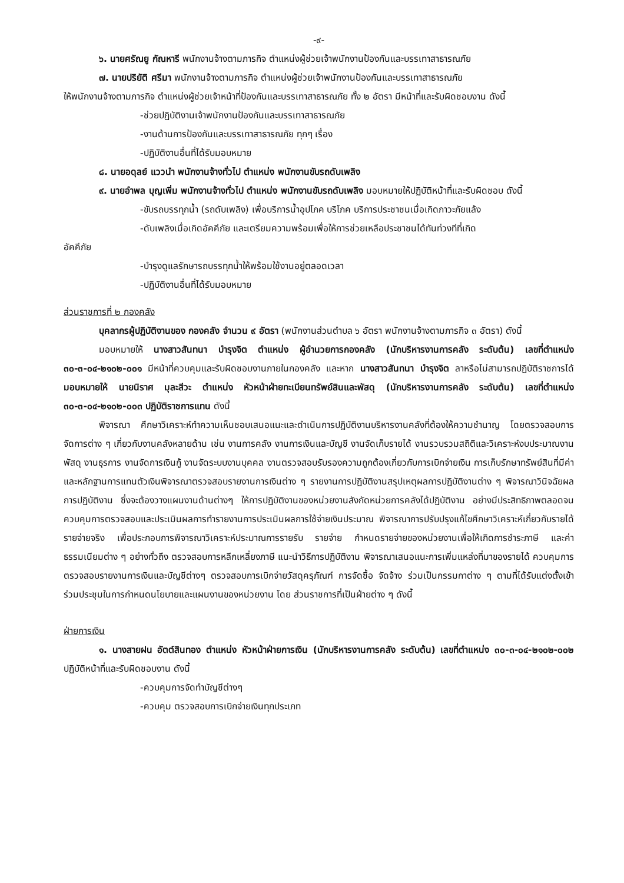-๙-
๖. นายศรัณยู กัณหารี พนักงานจ้างตามภารกิจ ตำแหน่งผู้ช่วยเจ้าพนักงานป้องกันและบรรเทาสาธารณภัย
๗. นายปริยัติ ศรีมา พนักงานจ้างตามภารกิจ ตำแหน่งผู้ช่วยเจ้าพนักงานป้องกันและบรรเทาสาธารณภัย
ให้พนักงานจ้างตามภารกิจ ตำแหน่งผู้ช่วยเจ้าหน้าที่ป้องกันและบรรเทาสาธารณภัย ทั้ง ๒ อัตรา มีหน้าที่และรับผิดชอบงาน ดังนี้
-ช่วยปฏิบัติงานเจ้าพนักงานป้องกันและบรรเทาสาธารณภัย
-งานด้านการป้องกันและบรรเทาสาธารณภัย ทุกๆ เรื่อง
-ปฏิบัติงานอื่นที่ได้รับมอบหมาย
๘. นายอดุลย์ แววนำ พนักงานจ้างทั่วไป ตำแหน่ง พนักงานขับรถดับเพลิง
๙. นายอำพล บุญเพิ่ม พนักงานจ้างทั่วไป ตำแหน่ง พนักงานขับรถดับเพลิง มอบหมายให้ปฏิบัติหน้าที่และรับผิดชอบ ดังนี้
-ขับรถบรรทุกน้ำ (รถดับเพลิง) เพื่อบริการน้ำอุปโภค บริโภค บริการประชาชนเมื่อเกิดภาวะภัยแล้ง
-ดับเพลิงเมื่อเกิดอัคคีภัย และเตรียมความพร้อมเพื่อให้การช่วยเหลือประชาชนได้ทันท่วงทีที่เกิด
อัคคีภัย
-บำรุงดูแลรักษารถบรรทุกน้ำให้พร้อมใช้งานอยู่ตลอดเวลา
-ปฏิบัติงานอื่นที่ได้รับมอบหมาย
ส่วนราชการที่ ๒ กองคลัง
บุคลากรผู้ปฏิบัติงานของ กองคลัง จำนวน ๙ อัตรา (พนักงานส่วนตำบล ๖ อัตรา พนักงานจ้างตามภารกิจ ๓ อัตรา) ดังนี้
มอบหมายให้ นางสาวสันทนา บำรุงจิต ตำแหน่ง ผู้อำนวยการกองคลัง (นักบริหารงานการคลัง ระดับต้น) เลขที่ตำแหน่ง ๓๐-๓-๐๔-๒๑๐๒-๐๐๑ มีหน้าที่ควบคุมและรับผิดชอบงานภายในกองคลัง และหาก นางสาวสันทนา บำรุงจิต ลาหรือไม่สามารถปฏิบัติราชการได้ มอบหมายให้ นายนิราศ มุละสีวะ ตำแหน่ง หัวหน้าฝ่ายทะเบียนทรัพย์สินและพัสดุ (นักบริหารงานการคลัง ระดับต้น) เลขที่ตำแหน่ง ๓๐-๓-๐๔-๒๑๐๒-๐๐๓ ปฏิบัติราชการแทน ดังนี้
พิจารณา ศึกษาวิเคราะห์ทำความเห็นชอบเสนอแนะและดำเนินการปฏิบัติงานบริหารงานคลังที่ต้องให้ความชำนาญ โดยตรวจสอบการจัดการต่าง ๆ เกี่ยวกับงานคลังหลายด้าน เช่น งานการคลัง งานการเงินและบัญชี งานจัดเก็บรายได้ งานรวบรวมสถิติและวิเคราะห์งบประมาณงานพัสดุ งานธุรการ งานจัดการเงินกู้ งานจัดระบบงานบุคคล งานตรวจสอบรับรองความถูกต้องเกี่ยวกับการเบิกจ่ายเงิน การเก็บรักษาทรัพย์สินที่มีค่าและหลักฐานการแทนตัวเงินพิจารณาตรวจสอบรายงานการเงินต่าง ๆ รายงานการปฏิบัติงานสรุปเหตุผลการปฏิบัติงานต่าง ๆ พิจารณาวินิจฉัยผลการปฏิบัติงาน ซึ่งจะต้องวางแผนงานด้านต่างๆ ให้การปฏิบัติงานของหน่วยงานสังกัดหน่วยการคลังได้ปฏิบัติงาน อย่างมีประสิทธิภาพตลอดจนควบคุมการตรวจสอบและประเมินผลการทำรายงานการประเมินผลการใช้จ่ายเงินประมาณ พิจารณาการปรับปรุงแก้ไขศึกษาวิเคราะห์เกี่ยวกับรายได้ รายจ่ายจริง เพื่อประกอบการพิจารณาวิเคราะห์ประมาณการรายรับ รายจ่าย กำหนดรายจ่ายของหน่วยงานเพื่อให้เกิดการชำระภาษี และค่าธรรมเนียมต่าง ๆ อย่างทั่วถึง ตรวจสอบการหลีกเหลี่ยงภาษี แนะนำวิธีการปฏิบัติงาน พิจารณาเสนอแนะการเพิ่มแหล่งที่มาของรายได้ ควบคุมการตรวจสอบรายงานการเงินและบัญชีต่างๆ ตรวจสอบการเบิกจ่ายวัสดุครุภัณฑ์ การจัดซื้อ จัดจ้าง ร่วมเป็นกรรมกาต่าง ๆ ตามที่ได้รับแต่งตั้งเข้าร่วมประชุมในการกำหนดนโยบายและแผนงานของหน่วยงาน โดย ส่วนราชการที่เป็นฝ่ายต่าง ๆ ดังนี้
ฝ่ายการเงิน
๑. นางสายฝน อัตต์สินทอง ตำแหน่ง หัวหน้าฝ่ายการเงิน (นักบริหารงานการคลัง ระดับต้น) เลขที่ตำแหน่ง ๓๐-๓-๐๔-๒๑๐๒-๐๐๒ ปฏิบัติหน้าที่และรับผิดชอบงาน ดังนี้
-ควบคุมการจัดทำบัญชีต่างๆ
-ควบคุม ตรวจสอบการเบิกจ่ายเงินทุกประเภท